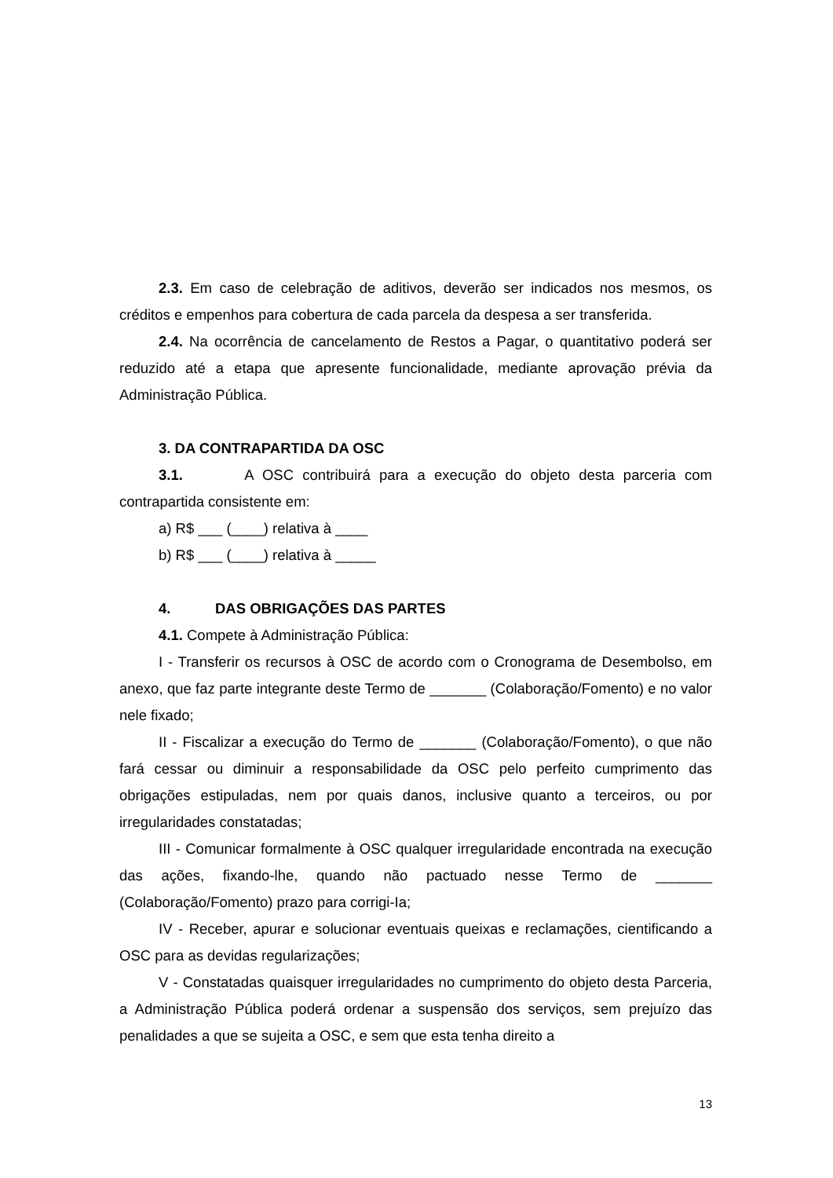2.3. Em caso de celebração de aditivos, deverão ser indicados nos mesmos, os créditos e empenhos para cobertura de cada parcela da despesa a ser transferida.
2.4. Na ocorrência de cancelamento de Restos a Pagar, o quantitativo poderá ser reduzido até a etapa que apresente funcionalidade, mediante aprovação prévia da Administração Pública.
3. DA CONTRAPARTIDA DA OSC
3.1. A OSC contribuirá para a execução do objeto desta parceria com contrapartida consistente em:
a) R$ ___ (____) relativa à ____
b) R$ ___ (____) relativa à _____
4. DAS OBRIGAÇÕES DAS PARTES
4.1. Compete à Administração Pública:
I - Transferir os recursos à OSC de acordo com o Cronograma de Desembolso, em anexo, que faz parte integrante deste Termo de _______ (Colaboração/Fomento) e no valor nele fixado;
II - Fiscalizar a execução do Termo de _______ (Colaboração/Fomento), o que não fará cessar ou diminuir a responsabilidade da OSC pelo perfeito cumprimento das obrigações estipuladas, nem por quais danos, inclusive quanto a terceiros, ou por irregularidades constatadas;
III - Comunicar formalmente à OSC qualquer irregularidade encontrada na execução das ações, fixando-lhe, quando não pactuado nesse Termo de _______ (Colaboração/Fomento) prazo para corrigi-Ia;
IV - Receber, apurar e solucionar eventuais queixas e reclamações, cientificando a OSC para as devidas regularizações;
V - Constatadas quaisquer irregularidades no cumprimento do objeto desta Parceria, a Administração Pública poderá ordenar a suspensão dos serviços, sem prejuízo das penalidades a que se sujeita a OSC, e sem que esta tenha direito a
13